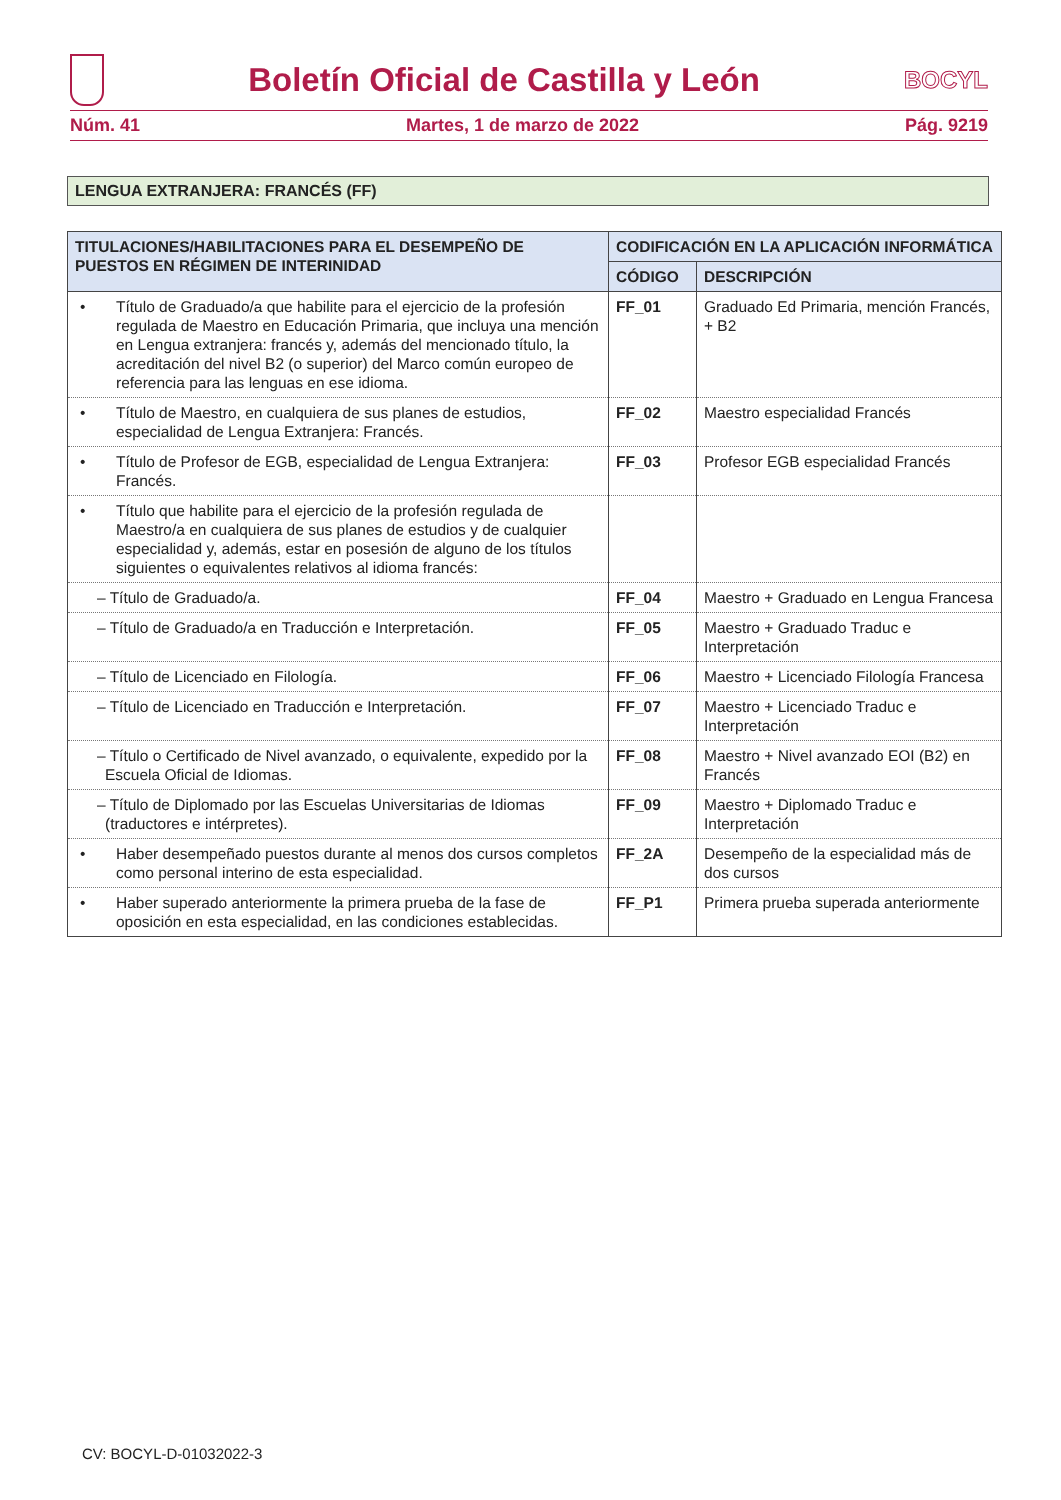Boletín Oficial de Castilla y León
BOCYL
Núm. 41 Martes, 1 de marzo de 2022 Pág. 9219
LENGUA EXTRANJERA: FRANCÉS (FF)
| TITULACIONES/HABILITACIONES PARA EL DESEMPEÑO DE PUESTOS EN RÉGIMEN DE INTERINIDAD | CODIFICACIÓN EN LA APLICACIÓN INFORMÁTICA | |
| --- | --- | --- |
| | CÓDIGO | DESCRIPCIÓN |
| • Título de Graduado/a que habilite para el ejercicio de la profesión regulada de Maestro en Educación Primaria, que incluya una mención en Lengua extranjera: francés y, además del mencionado título, la acreditación del nivel B2 (o superior) del Marco común europeo de referencia para las lenguas en ese idioma. | FF_01 | Graduado Ed Primaria, mención Francés, + B2 |
| • Título de Maestro, en cualquiera de sus planes de estudios, especialidad de Lengua Extranjera: Francés. | FF_02 | Maestro especialidad Francés |
| • Título de Profesor de EGB, especialidad de Lengua Extranjera: Francés. | FF_03 | Profesor EGB especialidad Francés |
| • Título que habilite para el ejercicio de la profesión regulada de Maestro/a en cualquiera de sus planes de estudios y de cualquier especialidad y, además, estar en posesión de alguno de los títulos siguientes o equivalentes relativos al idioma francés: | | |
| – Título de Graduado/a. | FF_04 | Maestro + Graduado en Lengua Francesa |
| – Título de Graduado/a en Traducción e Interpretación. | FF_05 | Maestro + Graduado Traduc e Interpretación |
| – Título de Licenciado en Filología. | FF_06 | Maestro + Licenciado Filología Francesa |
| – Título de Licenciado en Traducción e Interpretación. | FF_07 | Maestro + Licenciado Traduc e Interpretación |
| – Título o Certificado de Nivel avanzado, o equivalente, expedido por la Escuela Oficial de Idiomas. | FF_08 | Maestro + Nivel avanzado EOI (B2) en Francés |
| – Título de Diplomado por las Escuelas Universitarias de Idiomas (traductores e intérpretes). | FF_09 | Maestro + Diplomado Traduc e Interpretación |
| • Haber desempeñado puestos durante al menos dos cursos completos como personal interino de esta especialidad. | FF_2A | Desempeño de la especialidad más de dos cursos |
| • Haber superado anteriormente la primera prueba de la fase de oposición en esta especialidad, en las condiciones establecidas. | FF_P1 | Primera prueba superada anteriormente |
CV: BOCYL-D-01032022-3